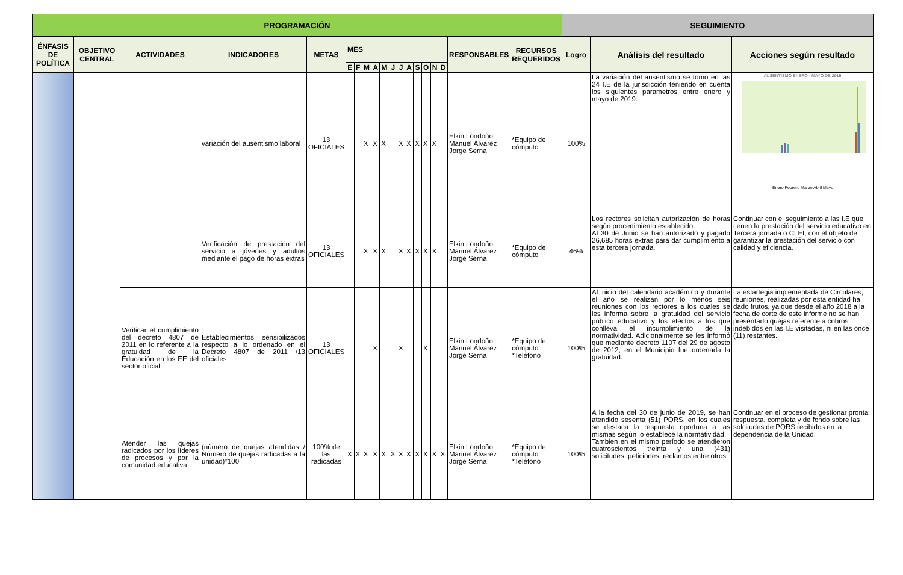| PROGRAMACIÓN | | | | | | | | | | | | | | | | | | | SEGUIMIENTO | | |
| --- | --- | --- | --- | --- | --- | --- | --- | --- | --- | --- | --- | --- | --- | --- | --- | --- | --- | --- | --- | --- | --- |
| ÉNFASIS DE POLÍTICA | OBJETIVO CENTRAL | ACTIVIDADES | INDICADORES | METAS | MES | | | | | | | | | | | | RESPONSABLES | RECURSOS REQUERIDOS | Logro | Análisis del resultado | Acciones según resultado |
| | | | | | E | F | M | A | M | J | J | A | S | O | N | D | | | | | |
| | | | variación del ausentismo laboral | 13 OFICIALES | | | X | X | X | | X | X | X | X | X | | Elkin Londoño Manuel Álvarez Jorge Serna | *Equipo de cómputo | 100% | La variación del ausentismo se tomo en las 24 I.E de la jurisdicción teniendo en cuenta los siguientes parametros entre enero y mayo de 2019. | AUSENTISMO ENERO - MAYO DE 2019 Enero Febrero Marzo Abril Mayo |
| | | | Verificación de prestación del servicio a jóvenes y adultos mediante el pago de horas extras | 13 OFICIALES | | | X | X | X | | X | X | X | X | X | | Elkin Londoño Manuel Álvarez Jorge Serna | *Equipo de cómputo | 46% | Los rectores solicitan autorización de horas según procedimiento establecido. Al 30 de Junio se han autorizado y pagado 26,685 horas extras para dar cumplimiento a esta tercera jornada. | Continuar con el seguimiento a las I.E que tienen la prestación del servicio educativo en Tercera jornada o CLEI, con el objeto de garantizar la prestación del servicio con calidad y eficiencia. |
| | | Verificar el cumplimiento del decreto 4807 de 2011 en lo referente a la gratuidad de la Educación en los EE del sector oficial | Establecimientos sensibilizados respecto a lo ordenado en el Decreto 4807 de 2011 /13 oficiales | 13 OFICIALES | | | | X | | | X | | | X | | | Elkin Londoño Manuel Álvarez Jorge Serna | *Equipo de cómputo *Teléfono | 100% | Al inicio del calendario académico y durante el año se realizan por lo menos seis reuniones con los rectores a los cuales se les informa sobre la gratuidad del servicio público educativo y los efectos a los que conlleva el incumplimiento de la normatividad. Adicionalmente se les informó que mediante decreto 1107 del 29 de agosto de 2012, en el Municipio fue ordenada la gratuidad. | La estartegia implementada de Circulares, reuniones, realizadas por esta entidad ha dado frutos, ya que desde el año 2018 a la fecha de corte de este informe no se han presentado quejas referente a cobros indebidos en las I.E visitadas, ni en las once (11) restantes. |
| | | Atender las quejas radicados por los líderes de procesos y por la comunidad educativa | (número de quejas atendidas / Número de quejas radicadas a la unidad)*100 | 100% de las radicadas | X | X | X | X | X | X | X | X | X | X | X | X | Elkin Londoño Manuel Álvarez Jorge Serna | *Equipo de cómputo *Teléfono | 100% | A la fecha del 30 de junio de 2019, se han atendido sesenta (51) PQRS, en los cuales se destaca la respuesta oportuna a las mismas según lo establece la normatividad. Tambien en el mismo período se atendieron cuatroscientos treinta y una (431) solicitudes, peticiones, reclamos entre otros. | Continuar en el proceso de gestionar pronta respuesta, completa y de fondo sobre las solcitudes de PQRS recibidos en la dependencia de la Unidad. |